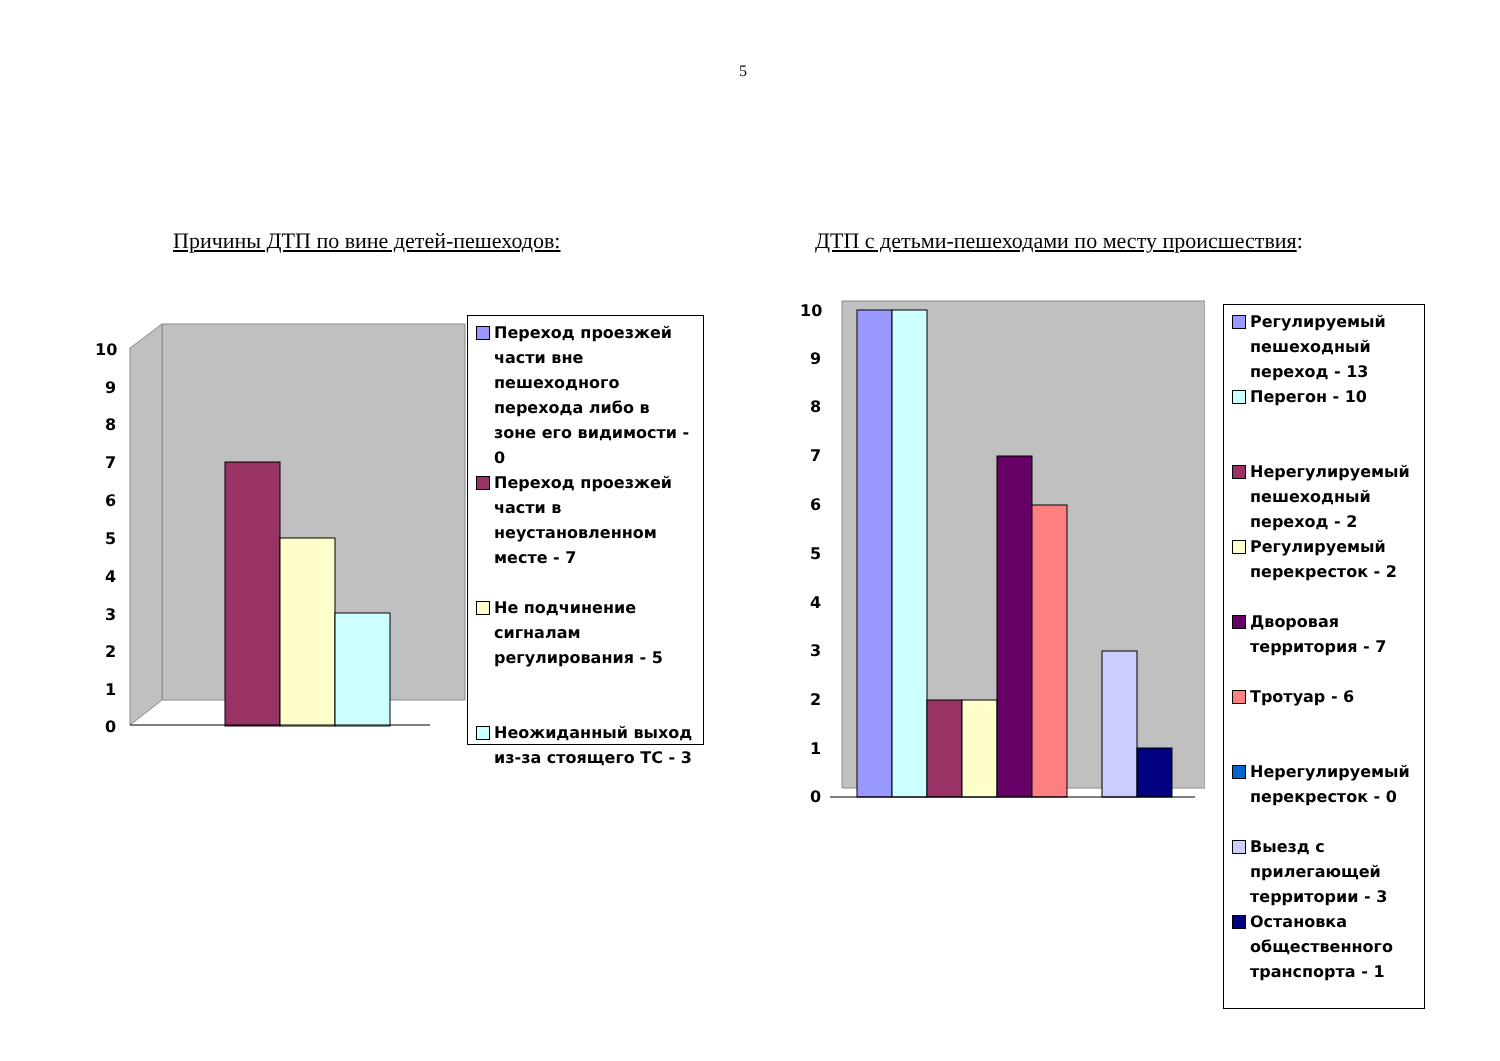5
Причины ДТП по вине детей-пешеходов:
ДТП с детьми-пешеходами по месту происшествия:
10
9
8
7
6
5
4
3
2
1
0
Переход проезжей части вне пешеходного перехода либо в зоне его видимости - 0
Переход проезжей части в неустановленном месте - 7
Не подчинение сигналам регулирования - 5
Неожиданный выход из-за стоящего ТС - 3
10
9
8
7
6
5
4
3
2
1
0
Регулируемый пешеходный переход - 13
Перегон - 10
Нерегулируемый пешеходный переход - 2
Регулируемый перекресток - 2
Дворовая территория - 7
Тротуар - 6
Нерегулируемый перекресток - 0
Выезд с прилегающей территории - 3
Остановка общественного транспорта - 1